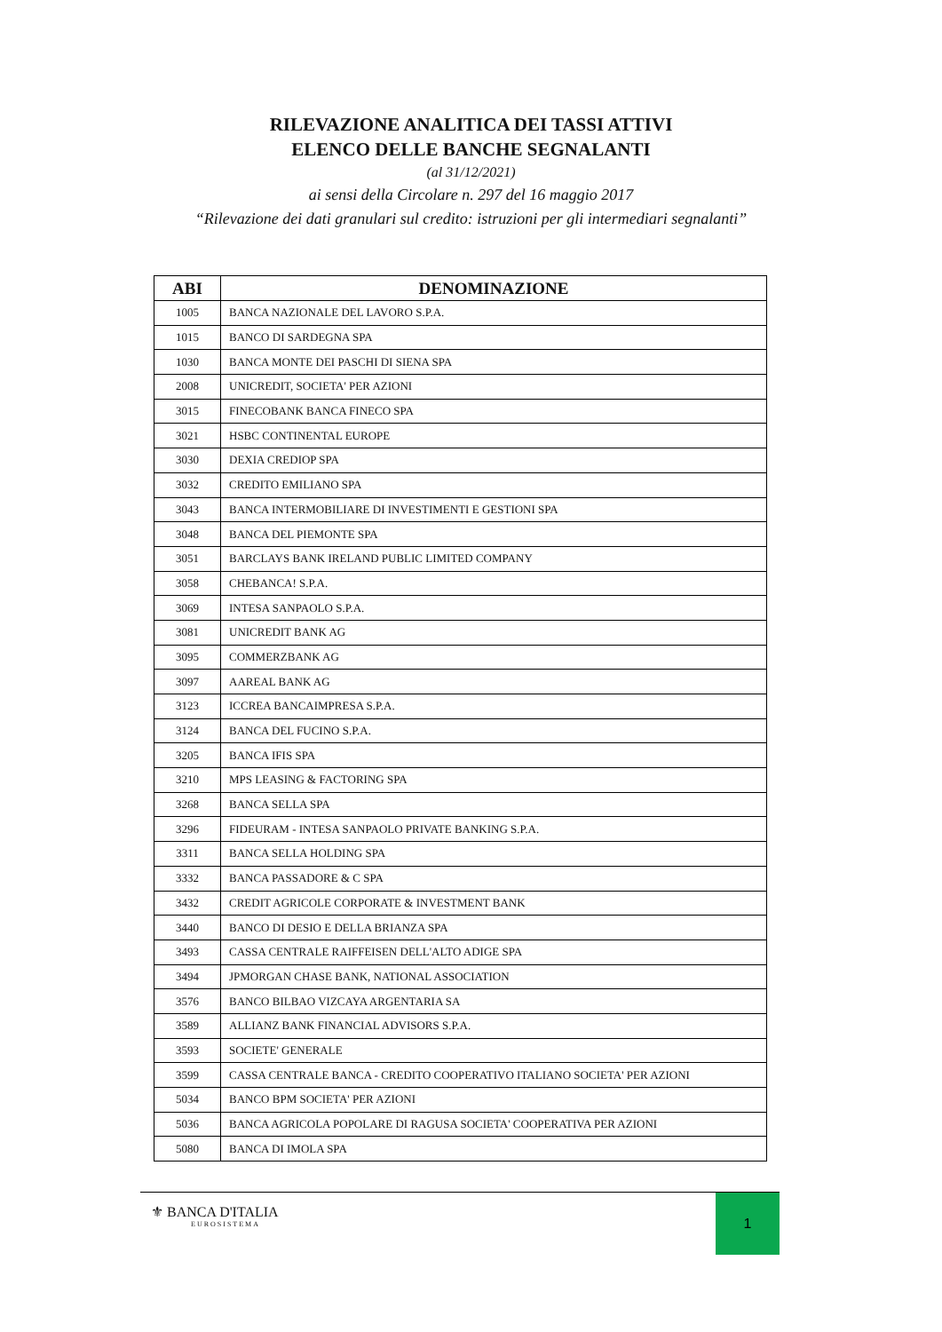RILEVAZIONE ANALITICA DEI TASSI ATTIVI
ELENCO DELLE BANCHE SEGNALANTI
(al 31/12/2021)
ai sensi della Circolare n. 297 del 16 maggio 2017
“Rilevazione dei dati granulari sul credito: istruzioni per gli intermediari segnalanti”
| ABI | DENOMINAZIONE |
| --- | --- |
| 1005 | BANCA NAZIONALE DEL LAVORO S.P.A. |
| 1015 | BANCO DI SARDEGNA SPA |
| 1030 | BANCA MONTE DEI PASCHI DI SIENA SPA |
| 2008 | UNICREDIT, SOCIETA' PER AZIONI |
| 3015 | FINECOBANK BANCA FINECO SPA |
| 3021 | HSBC CONTINENTAL EUROPE |
| 3030 | DEXIA CREDIOP SPA |
| 3032 | CREDITO EMILIANO SPA |
| 3043 | BANCA INTERMOBILIARE DI INVESTIMENTI E GESTIONI SPA |
| 3048 | BANCA DEL PIEMONTE SPA |
| 3051 | BARCLAYS BANK IRELAND PUBLIC LIMITED COMPANY |
| 3058 | CHEBANCA! S.P.A. |
| 3069 | INTESA SANPAOLO S.P.A. |
| 3081 | UNICREDIT BANK AG |
| 3095 | COMMERZBANK AG |
| 3097 | AAREAL BANK AG |
| 3123 | ICCREA BANCAIMPRESA S.P.A. |
| 3124 | BANCA DEL FUCINO S.P.A. |
| 3205 | BANCA IFIS SPA |
| 3210 | MPS LEASING & FACTORING SPA |
| 3268 | BANCA SELLA SPA |
| 3296 | FIDEURAM - INTESA SANPAOLO PRIVATE BANKING S.P.A. |
| 3311 | BANCA SELLA HOLDING SPA |
| 3332 | BANCA PASSADORE & C SPA |
| 3432 | CREDIT AGRICOLE CORPORATE & INVESTMENT BANK |
| 3440 | BANCO DI DESIO E DELLA BRIANZA SPA |
| 3493 | CASSA CENTRALE RAIFFEISEN DELL'ALTO ADIGE SPA |
| 3494 | JPMORGAN CHASE BANK, NATIONAL ASSOCIATION |
| 3576 | BANCO BILBAO VIZCAYA ARGENTARIA SA |
| 3589 | ALLIANZ BANK FINANCIAL ADVISORS S.P.A. |
| 3593 | SOCIETE' GENERALE |
| 3599 | CASSA CENTRALE BANCA - CREDITO COOPERATIVO ITALIANO SOCIETA' PER AZIONI |
| 5034 | BANCO BPM SOCIETA' PER AZIONI |
| 5036 | BANCA AGRICOLA POPOLARE DI RAGUSA SOCIETA' COOPERATIVA PER AZIONI |
| 5080 | BANCA DI IMOLA SPA |
⚜ BANCA D'ITALIA
EUROSISTEMA
1